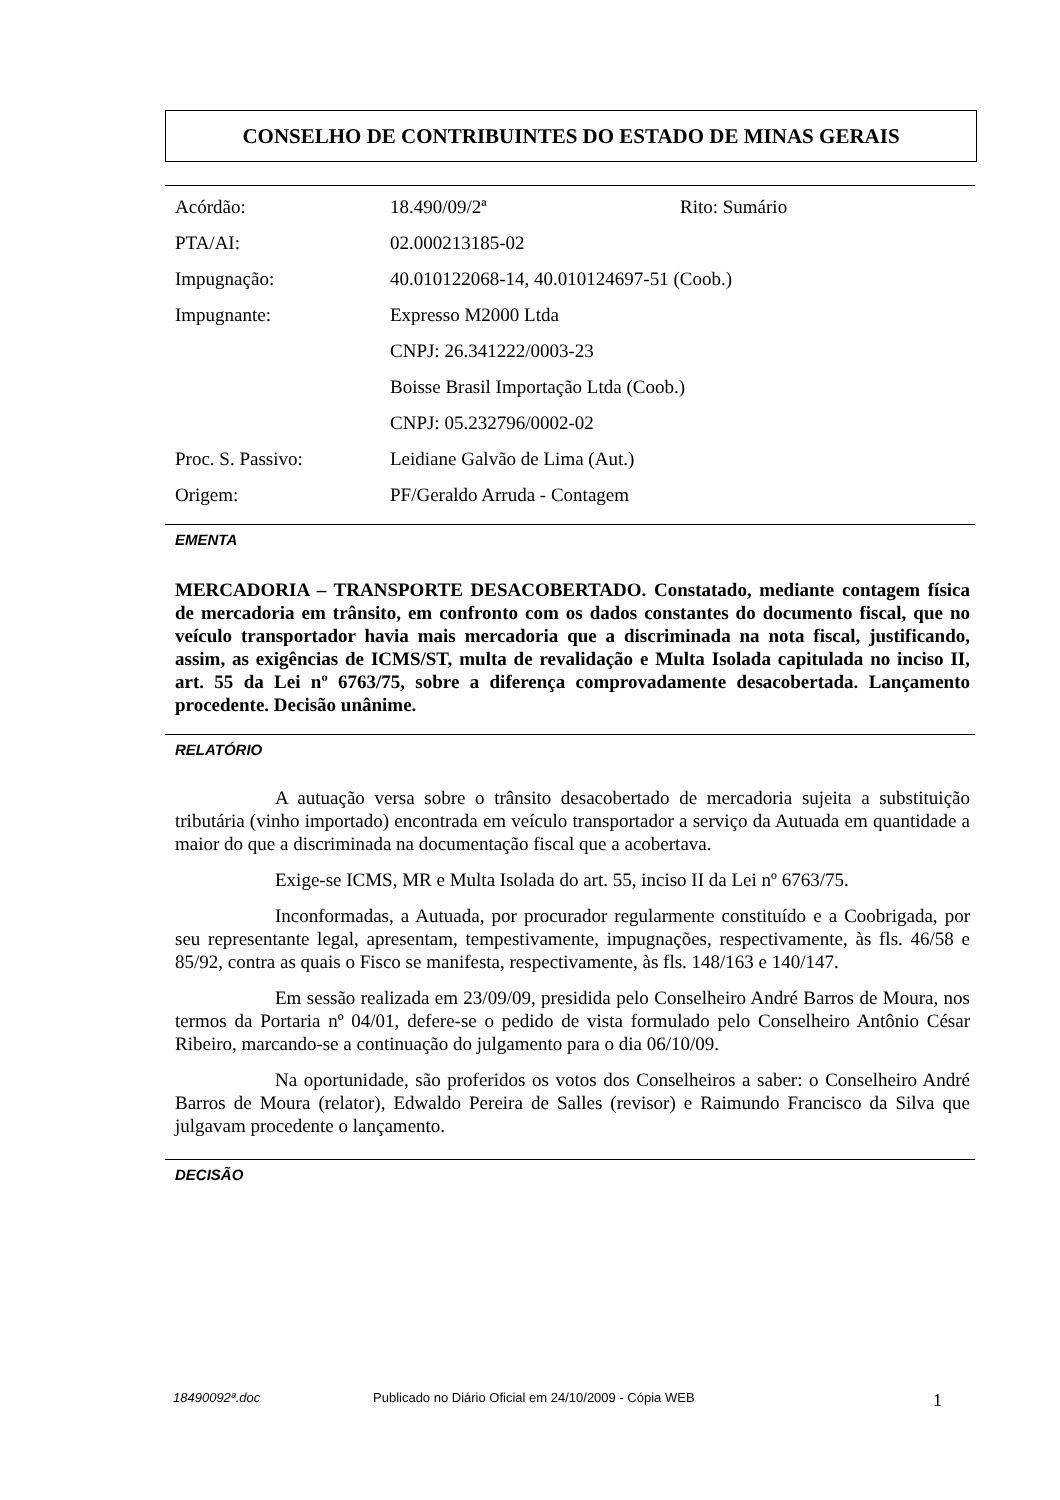CONSELHO DE CONTRIBUINTES DO ESTADO DE MINAS GERAIS
| Acórdão: | 18.490/09/2ª | Rito: Sumário |
| PTA/AI: | 02.000213185-02 | |
| Impugnação: | 40.010122068-14, 40.010124697-51 (Coob.) | |
| Impugnante: | Expresso M2000 Ltda | |
| | CNPJ: 26.341222/0003-23 | |
| | Boisse Brasil Importação Ltda (Coob.) | |
| | CNPJ: 05.232796/0002-02 | |
| Proc. S. Passivo: | Leidiane Galvão de Lima (Aut.) | |
| Origem: | PF/Geraldo Arruda - Contagem | |
EMENTA
MERCADORIA – TRANSPORTE DESACOBERTADO. Constatado, mediante contagem física de mercadoria em trânsito, em confronto com os dados constantes do documento fiscal, que no veículo transportador havia mais mercadoria que a discriminada na nota fiscal, justificando, assim, as exigências de ICMS/ST, multa de revalidação e Multa Isolada capitulada no inciso II, art. 55 da Lei nº 6763/75, sobre a diferença comprovadamente desacobertada. Lançamento procedente. Decisão unânime.
RELATÓRIO
A autuação versa sobre o trânsito desacobertado de mercadoria sujeita a substituição tributária (vinho importado) encontrada em veículo transportador a serviço da Autuada em quantidade a maior do que a discriminada na documentação fiscal que a acobertava.
Exige-se ICMS, MR e Multa Isolada do art. 55, inciso II da Lei nº 6763/75.
Inconformadas, a Autuada, por procurador regularmente constituído e a Coobrigada, por seu representante legal, apresentam, tempestivamente, impugnações, respectivamente, às fls. 46/58 e 85/92, contra as quais o Fisco se manifesta, respectivamente, às fls. 148/163 e 140/147.
Em sessão realizada em 23/09/09, presidida pelo Conselheiro André Barros de Moura, nos termos da Portaria nº 04/01, defere-se o pedido de vista formulado pelo Conselheiro Antônio César Ribeiro, marcando-se a continuação do julgamento para o dia 06/10/09.
Na oportunidade, são proferidos os votos dos Conselheiros a saber: o Conselheiro André Barros de Moura (relator), Edwaldo Pereira de Salles (revisor) e Raimundo Francisco da Silva que julgavam procedente o lançamento.
DECISÃO
18490092ª.doc Publicado no Diário Oficial em 24/10/2009 - Cópia WEB 1